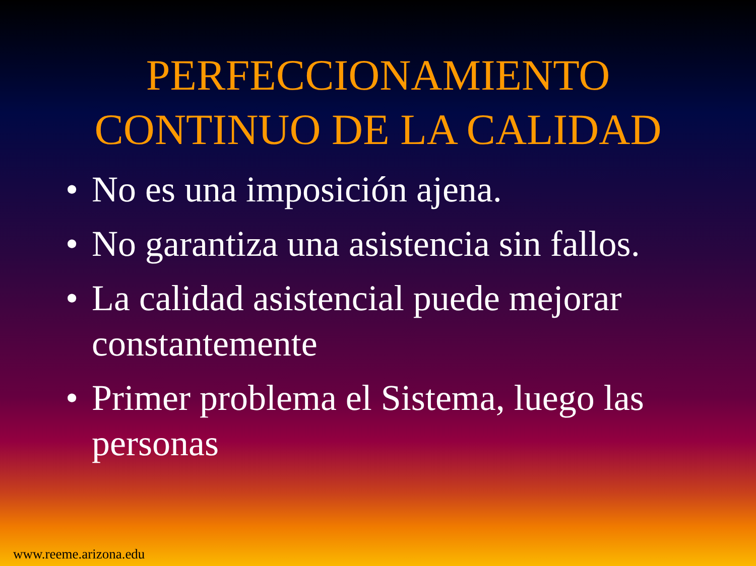PERFECCIONAMIENTO
CONTINUO DE LA CALIDAD
• No es una imposición ajena.
• No garantiza una asistencia sin fallos.
• La calidad asistencial puede mejorar constantemente
• Primer problema el Sistema, luego las personas
www.reeme.arizona.edu